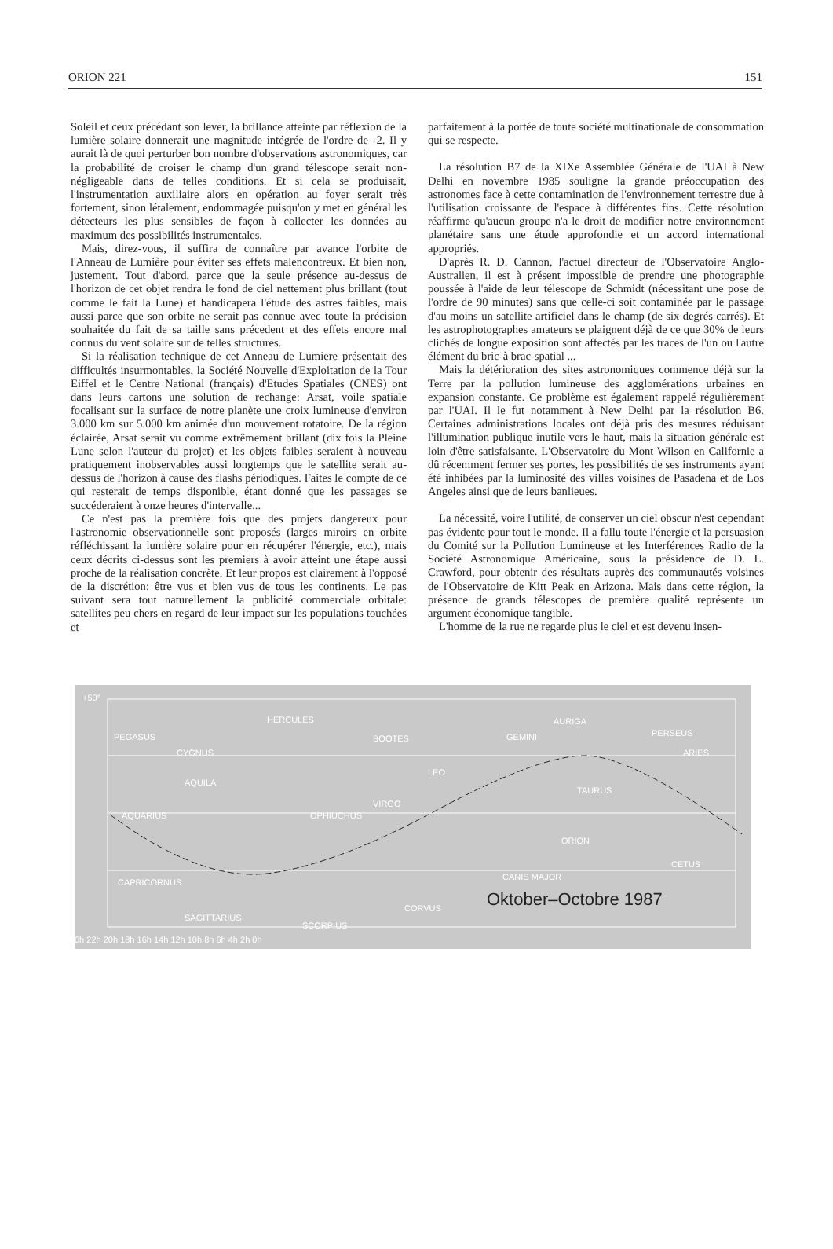ORION 221 151
Soleil et ceux précédant son lever, la brillance atteinte par réflexion de la lumière solaire donnerait une magnitude intégrée de l'ordre de -2. Il y aurait là de quoi perturber bon nombre d'observations astronomiques, car la probabilité de croiser le champ d'un grand télescope serait non-négligeable dans de telles conditions. Et si cela se produisait, l'instrumentation auxiliaire alors en opération au foyer serait très fortement, sinon létalement, endommagée puisqu'on y met en général les détecteurs les plus sensibles de façon à collecter les données au maximum des possibilités instrumentales.
Mais, direz-vous, il suffira de connaître par avance l'orbite de l'Anneau de Lumière pour éviter ses effets malencontreux. Et bien non, justement. Tout d'abord, parce que la seule présence au-dessus de l'horizon de cet objet rendra le fond de ciel nettement plus brillant (tout comme le fait la Lune) et handicapera l'étude des astres faibles, mais aussi parce que son orbite ne serait pas connue avec toute la précision souhaitée du fait de sa taille sans précedent et des effets encore mal connus du vent solaire sur de telles structures.
Si la réalisation technique de cet Anneau de Lumiere présentait des difficultés insurmontables, la Société Nouvelle d'Exploitation de la Tour Eiffel et le Centre National (français) d'Etudes Spatiales (CNES) ont dans leurs cartons une solution de rechange: Arsat, voile spatiale focalisant sur la surface de notre planète une croix lumineuse d'environ 3.000 km sur 5.000 km animée d'un mouvement rotatoire. De la région éclairée, Arsat serait vu comme extrêmement brillant (dix fois la Pleine Lune selon l'auteur du projet) et les objets faibles seraient à nouveau pratiquement inobservables aussi longtemps que le satellite serait au-dessus de l'horizon à cause des flashs périodiques. Faites le compte de ce qui resterait de temps disponible, étant donné que les passages se succéderaient à onze heures d'intervalle...
Ce n'est pas la première fois que des projets dangereux pour l'astronomie observationnelle sont proposés (larges miroirs en orbite réfléchissant la lumière solaire pour en récupérer l'énergie, etc.), mais ceux décrits ci-dessus sont les premiers à avoir atteint une étape aussi proche de la réalisation concrète. Et leur propos est clairement à l'opposé de la discrétion: être vus et bien vus de tous les continents. Le pas suivant sera tout naturellement la publicité commerciale orbitale: satellites peu chers en regard de leur impact sur les populations touchées et
parfaitement à la portée de toute société multinationale de consommation qui se respecte.
La résolution B7 de la XIXe Assemblée Générale de l'UAI à New Delhi en novembre 1985 souligne la grande préoccupation des astronomes face à cette contamination de l'environnement terrestre due à l'utilisation croissante de l'espace à différentes fins. Cette résolution réaffirme qu'aucun groupe n'a le droit de modifier notre environnement planétaire sans une étude approfondie et un accord international appropriés.
D'après R. D. Cannon, l'actuel directeur de l'Observatoire Anglo-Australien, il est à présent impossible de prendre une photographie poussée à l'aide de leur télescope de Schmidt (nécessitant une pose de l'ordre de 90 minutes) sans que celle-ci soit contaminée par le passage d'au moins un satellite artificiel dans le champ (de six degrés carrés). Et les astrophotographes amateurs se plaignent déjà de ce que 30% de leurs clichés de longue exposition sont affectés par les traces de l'un ou l'autre élément du bric-à brac-spatial ...
Mais la détérioration des sites astronomiques commence déjà sur la Terre par la pollution lumineuse des agglomérations urbaines en expansion constante. Ce problème est également rappelé régulièrement par l'UAI. Il le fut notamment à New Delhi par la résolution B6. Certaines administrations locales ont déjà pris des mesures réduisant l'illumination publique inutile vers le haut, mais la situation générale est loin d'être satisfaisante. L'Observatoire du Mont Wilson en Californie a dû récemment fermer ses portes, les possibilités de ses instruments ayant été inhibées par la luminosité des villes voisines de Pasadena et de Los Angeles ainsi que de leurs banlieues.
La nécessité, voire l'utilité, de conserver un ciel obscur n'est cependant pas évidente pour tout le monde. Il a fallu toute l'énergie et la persuasion du Comité sur la Pollution Lumineuse et les Interférences Radio de la Société Astronomique Américaine, sous la présidence de D. L. Crawford, pour obtenir des résultats auprès des communautés voisines de l'Observatoire de Kitt Peak en Arizona. Mais dans cette région, la présence de grands télescopes de première qualité représente un argument économique tangible.
L'homme de la rue ne regarde plus le ciel et est devenu insen-
+50°
PEGASUS
CYGNUS
HERCULES
BOOTES GEMINI
AURIGA
PERSEUS
ARIES
AQUILA
LEO
TAURUS
AQUARIUS OPHIUCHUS
VIRGO
ORION
CETUS
CAPRICORNUS
CANIS MAJOR
SAGITTARIUS
SCORPIUS
CORVUS
0h 22h 20h 18h 16h 14h 12h 10h 8h 6h 4h 2h 0h
Oktober–Octobre 1987